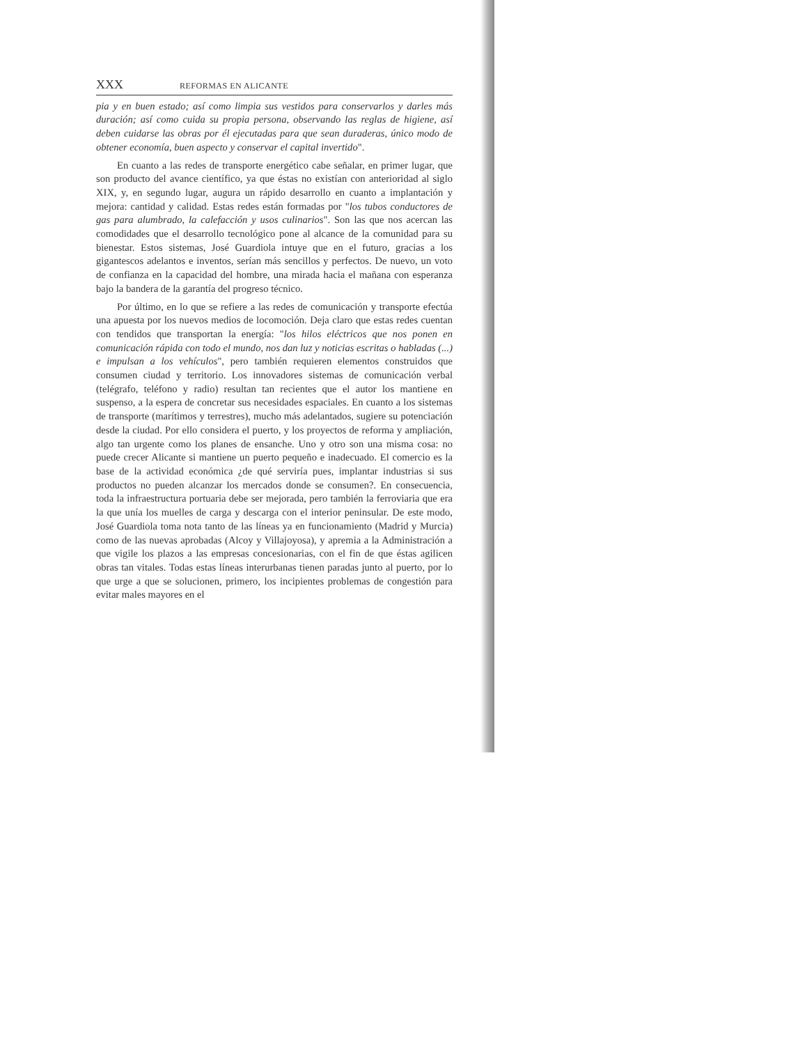XXX REFORMAS EN ALICANTE
pia y en buen estado; así como limpia sus vestidos para conservarlos y darles más duración; así como cuida su propia persona, observando las reglas de higiene, así deben cuidarse las obras por él ejecutadas para que sean duraderas, único modo de obtener economía, buen aspecto y conservar el capital invertido".
En cuanto a las redes de transporte energético cabe señalar, en primer lugar, que son producto del avance científico, ya que éstas no existían con anterioridad al siglo XIX, y, en segundo lugar, augura un rápido desarrollo en cuanto a implantación y mejora: cantidad y calidad. Estas redes están formadas por "los tubos conductores de gas para alumbrado, la calefacción y usos culinarios". Son las que nos acercan las comodidades que el desarrollo tecnológico pone al alcance de la comunidad para su bienestar. Estos sistemas, José Guardiola intuye que en el futuro, gracias a los gigantescos adelantos e inventos, serían más sencillos y perfectos. De nuevo, un voto de confianza en la capacidad del hombre, una mirada hacia el mañana con esperanza bajo la bandera de la garantía del progreso técnico.
Por último, en lo que se refiere a las redes de comunicación y transporte efectúa una apuesta por los nuevos medios de locomoción. Deja claro que estas redes cuentan con tendidos que transportan la energía: "los hilos eléctricos que nos ponen en comunicación rápida con todo el mundo, nos dan luz y noticias escritas o habladas (...) e impulsan a los vehículos", pero también requieren elementos construidos que consumen ciudad y territorio. Los innovadores sistemas de comunicación verbal (telégrafo, teléfono y radio) resultan tan recientes que el autor los mantiene en suspenso, a la espera de concretar sus necesidades espaciales. En cuanto a los sistemas de transporte (marítimos y terrestres), mucho más adelantados, sugiere su potenciación desde la ciudad. Por ello considera el puerto, y los proyectos de reforma y ampliación, algo tan urgente como los planes de ensanche. Uno y otro son una misma cosa: no puede crecer Alicante si mantiene un puerto pequeño e inadecuado. El comercio es la base de la actividad económica ¿de qué serviría pues, implantar industrias si sus productos no pueden alcanzar los mercados donde se consumen?. En consecuencia, toda la infraestructura portuaria debe ser mejorada, pero también la ferroviaria que era la que unía los muelles de carga y descarga con el interior peninsular. De este modo, José Guardiola toma nota tanto de las líneas ya en funcionamiento (Madrid y Murcia) como de las nuevas aprobadas (Alcoy y Villajoyosa), y apremia a la Administración a que vigile los plazos a las empresas concesionarias, con el fin de que éstas agilicen obras tan vitales. Todas estas líneas interurbanas tienen paradas junto al puerto, por lo que urge a que se solucionen, primero, los incipientes problemas de congestión para evitar males mayores en el